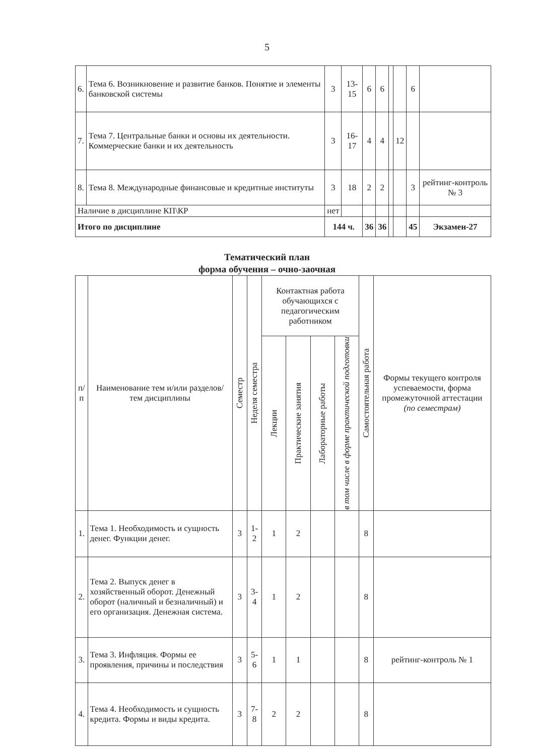5
| 6. | Тема 6. Возникновение и развитие банков. Понятие и элементы банковской системы | 3 | 13-15 | 6 | 6 | | | 6 | |
| 7. | Тема 7. Центральные банки и основы их деятельности. Коммерческие банки и их деятельность | 3 | 16-17 | 4 | 4 | | 12 | | |
| 8. | Тема 8. Международные финансовые и кредитные институты | 3 | 18 | 2 | 2 | | | 3 | рейтинг-контроль № 3 |
| Наличие в дисциплине КП\КР | | нет | | | | | | | |
| Итого по дисциплине | | 144 ч. | | 36 | 36 | | | 45 | Экзамен-27 |
Тематический план
форма обучения – очно-заочная
| п/п | Наименование тем и/или разделов/тем дисциплины | Семестр | Неделя семестра | Контактная работа обучающихся с педагогическим работником | | | | Самостоятельная работа | Формы текущего контроля успеваемости, форма промежуточной аттестации (по семестрам) |
| --- | --- | --- | --- | --- | --- | --- | --- | --- | --- |
| | | | | Лекции | Практические занятия | Лабораторные работы | в том числе в форме практической подготовки | | |
| 1. | Тема 1. Необходимость и сущность денег. Функции денег. | 3 | 1-2 | 1 | 2 | | | 8 | |
| 2. | Тема 2. Выпуск денег в хозяйственный оборот. Денежный оборот (наличный и безналичный) и его организация. Денежная система. | 3 | 3-4 | 1 | 2 | | | 8 | |
| 3. | Тема 3. Инфляция. Формы ее проявления, причины и последствия | 3 | 5-6 | 1 | 1 | | | 8 | рейтинг-контроль № 1 |
| 4. | Тема 4. Необходимость и сущность кредита. Формы и виды кредита. | 3 | 7-8 | 2 | 2 | | | 8 | |